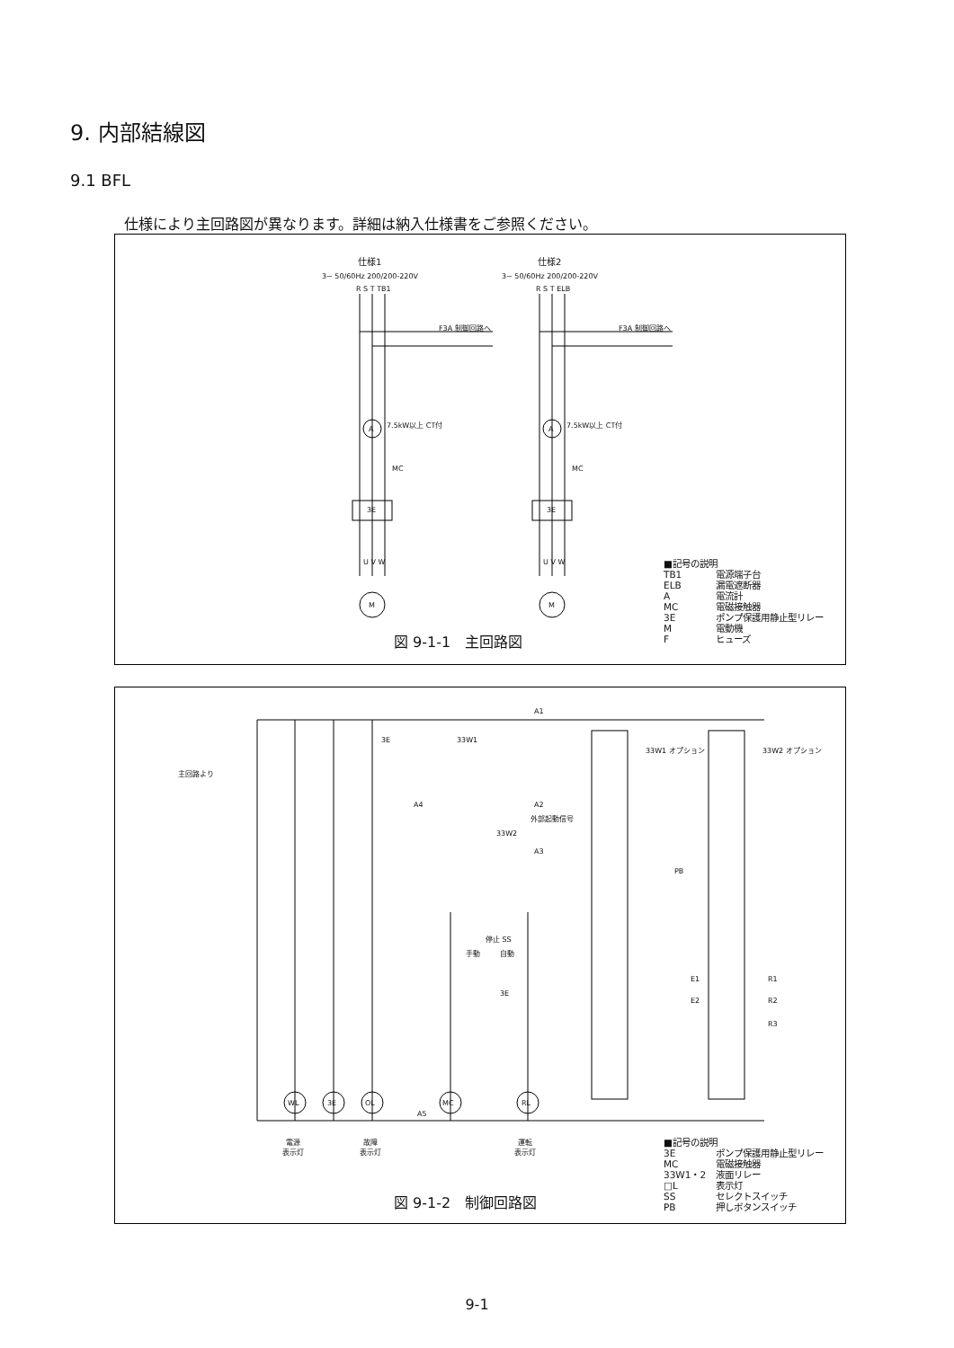9. 内部結線図
9.1 BFL
仕様により主回路図が異なります。詳細は納入仕様書をご参照ください。
仕様1 仕様2
3~ 50/60Hz 200/200-220V 3~ 50/60Hz 200/200-220V
R S T TB1 R S T ELB
F3A 制御回路へ F3A 制御回路へ
A A
7.5kW以上 CT付 7.5kW以上 CT付
MC MC
3E 3E
U V W U V W
M M
図 9-1-1　主回路図
■記号の説明
TB1 電源端子台
ELB 漏電遮断器
A電流計
MC 電磁接触器
3E ポンプ保護用静止型リレー
M電動機
Fヒューズ
主回路より
A1
3E 33W1
A4 A2
外部起動信号
33W2
A3
停止 SS
手動 自動
3E
33W1 オプション 33W2 オプション
PB
E1
E2
R1
R2
R3
WL 3E OL MC RL
A5
電源
表示灯
故障
表示灯
運転
表示灯
図 9-1-2　制御回路図
■記号の説明
3E ポンプ保護用静止型リレー
MC 電磁接触器
33W1・2 液面リレー
□L 表示灯
SS セレクトスイッチ
PB 押しボタンスイッチ
9-1